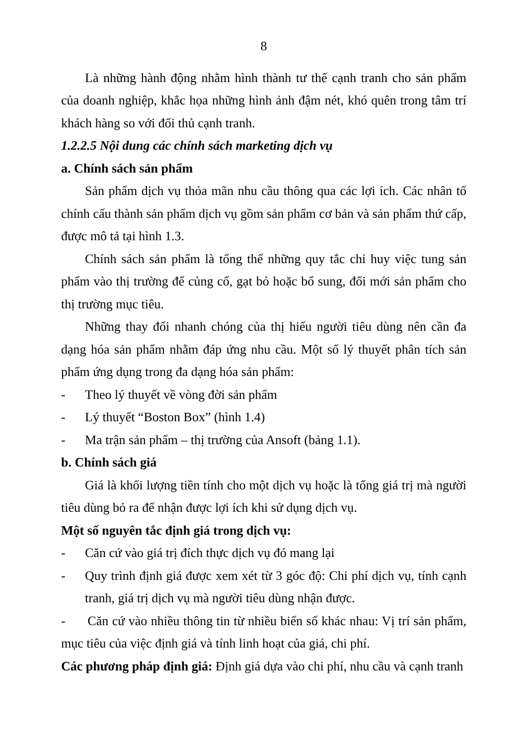8
Là những hành động nhằm hình thành tư thế cạnh tranh cho sản phẩm của doanh nghiệp, khắc họa những hình ảnh đậm nét, khó quên trong tâm trí khách hàng so với đối thủ cạnh tranh.
1.2.2.5 Nội dung các chính sách marketing dịch vụ
a. Chính sách sản phẩm
Sản phẩm dịch vụ thỏa mãn nhu cầu thông qua các lợi ích. Các nhân tố chính cấu thành sản phẩm dịch vụ gồm sản phẩm cơ bản và sản phẩm thứ cấp, được mô tả tại hình 1.3.
Chính sách sản phẩm là tổng thể những quy tắc chỉ huy việc tung sản phẩm vào thị trường để củng cố, gạt bỏ hoặc bổ sung, đổi mới sản phẩm cho thị trường mục tiêu.
Những thay đổi nhanh chóng của thị hiếu người tiêu dùng nên cần đa dạng hóa sản phẩm nhằm đáp ứng nhu cầu. Một số lý thuyết phân tích sản phẩm ứng dụng trong đa dạng hóa sản phẩm:
- Theo lý thuyết về vòng đời sản phẩm
- Lý thuyết “Boston Box” (hình 1.4)
- Ma trận sản phẩm – thị trường của Ansoft (bảng 1.1).
b. Chính sách giá
Giá là khối lượng tiền tính cho một dịch vụ hoặc là tổng giá trị mà người tiêu dùng bỏ ra để nhận được lợi ích khi sử dụng dịch vụ.
Một số nguyên tắc định giá trong dịch vụ:
- Căn cứ vào giá trị đích thực dịch vụ đó mang lại
- Quy trình định giá được xem xét từ 3 góc độ: Chi phí dịch vụ, tính cạnh tranh, giá trị dịch vụ mà người tiêu dùng nhận được.
- Căn cứ vào nhiều thông tin từ nhiều biến số khác nhau: Vị trí sản phẩm, mục tiêu của việc định giá và tính linh hoạt của giá, chi phí.
Các phương pháp định giá: Định giá dựa vào chi phí, nhu cầu và cạnh tranh